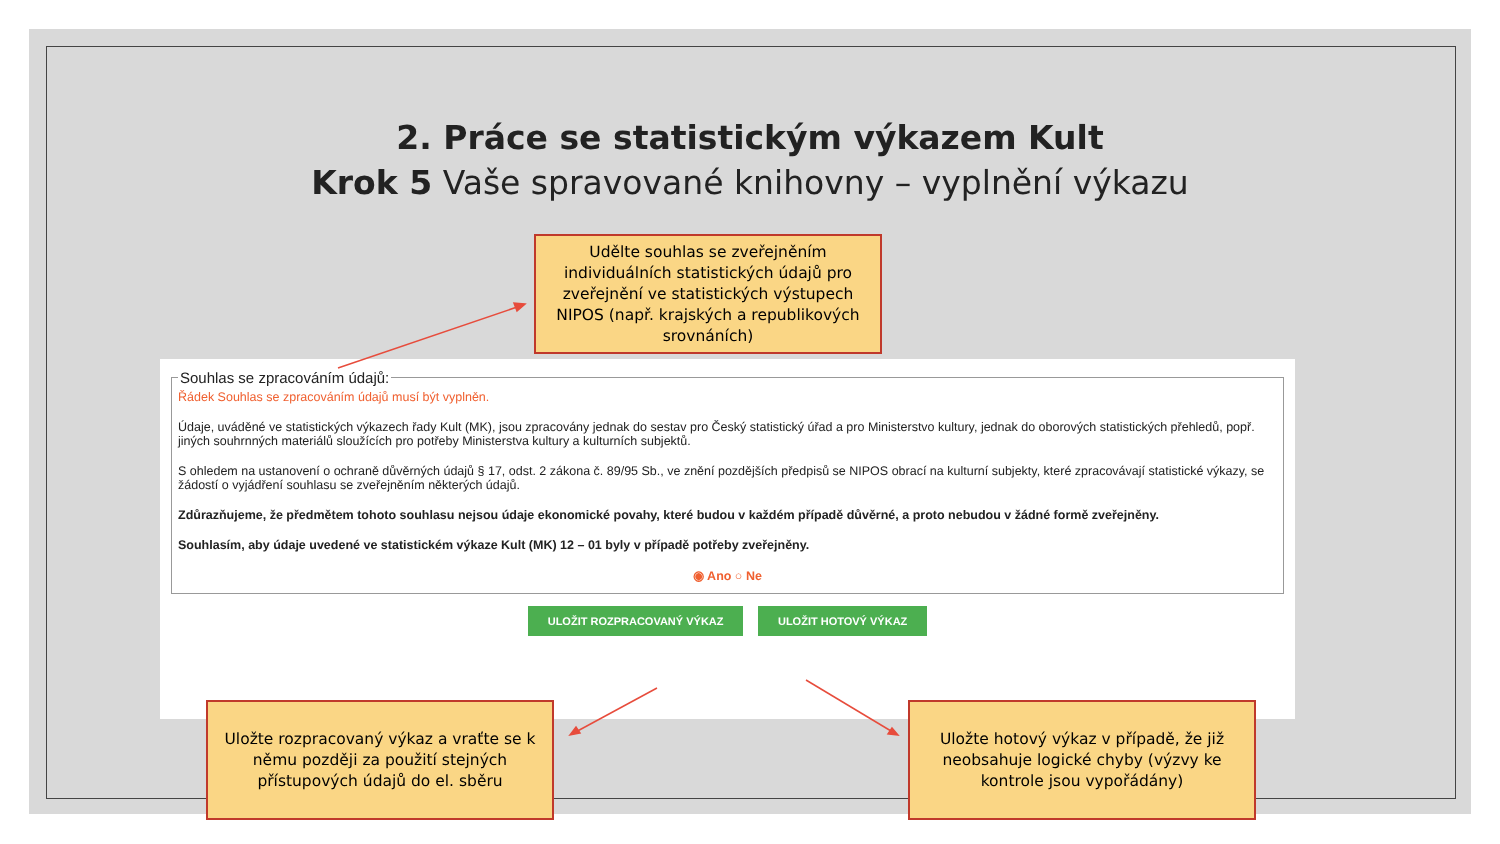2. Práce se statistickým výkazem Kult
Krok 5 Vaše spravované knihovny – vyplnění výkazu
Udělte souhlas se zveřejněním individuálních statistických údajů pro zveřejnění ve statistických výstupech NIPOS (např. krajských a republikových srovnáních)
Souhlas se zpracováním údajů:
Řádek Souhlas se zpracováním údajů musí být vyplněn.
Údaje, uváděné ve statistických výkazech řady Kult (MK), jsou zpracovány jednak do sestav pro Český statistický úřad a pro Ministerstvo kultury, jednak do oborových statistických přehledů, popř. jiných souhrnných materiálů sloužících pro potřeby Ministerstva kultury a kulturních subjektů.
S ohledem na ustanovení o ochraně důvěrných údajů § 17, odst. 2 zákona č. 89/95 Sb., ve znění pozdějších předpisů se NIPOS obrací na kulturní subjekty, které zpracovávají statistické výkazy, se žádostí o vyjádření souhlasu se zveřejněním některých údajů.
Zdůrazňujeme, že předmětem tohoto souhlasu nejsou údaje ekonomické povahy, které budou v každém případě důvěrné, a proto nebudou v žádné formě zveřejněny.
Souhlasím, aby údaje uvedené ve statistickém výkaze Kult (MK) 12 – 01 byly v případě potřeby zveřejněny.
◉ Ano ○ Ne
ULOŽIT ROZPRACOVANÝ VÝKAZ ULOŽIT HOTOVÝ VÝKAZ
Uložte rozpracovaný výkaz a vraťte se k němu později za použití stejných přístupových údajů do el. sběru
Uložte hotový výkaz v případě, že již neobsahuje logické chyby (výzvy ke kontrole jsou vypořádány)